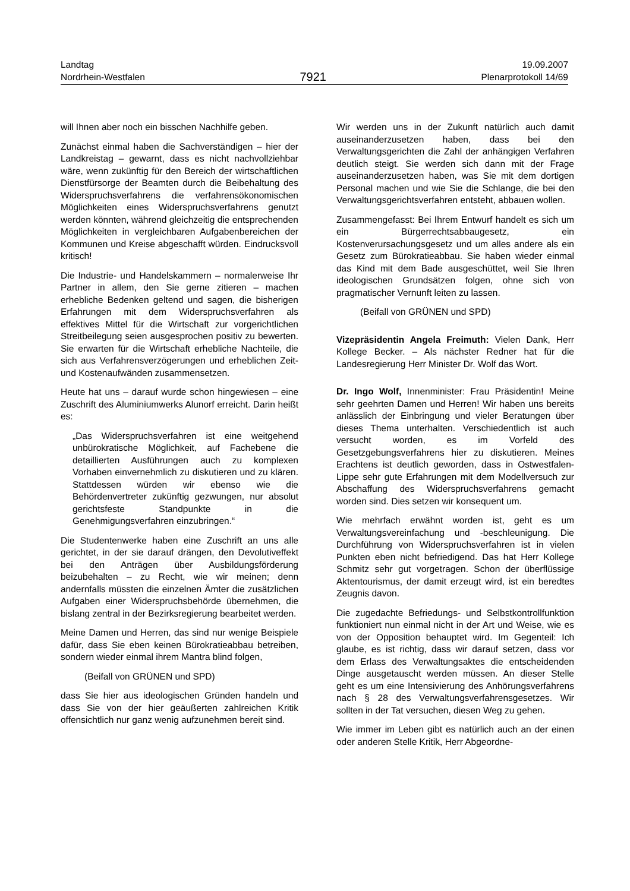Landtag
Nordrhein-Westfalen
7921
19.09.2007
Plenarprotokoll 14/69
will Ihnen aber noch ein bisschen Nachhilfe geben.
Zunächst einmal haben die Sachverständigen – hier der Landkreistag – gewarnt, dass es nicht nachvollziehbar wäre, wenn zukünftig für den Bereich der wirtschaftlichen Dienstfürsorge der Beamten durch die Beibehaltung des Widerspruchsverfahrens die verfahrensökonomischen Möglichkeiten eines Widerspruchsverfahrens genutzt werden könnten, während gleichzeitig die entsprechenden Möglichkeiten in vergleichbaren Aufgabenbereichen der Kommunen und Kreise abgeschafft würden. Eindrucksvoll kritisch!
Die Industrie- und Handelskammern – normalerweise Ihr Partner in allem, den Sie gerne zitieren – machen erhebliche Bedenken geltend und sagen, die bisherigen Erfahrungen mit dem Widerspruchsverfahren als effektives Mittel für die Wirtschaft zur vorgerichtlichen Streitbeilegung seien ausgesprochen positiv zu bewerten. Sie erwarten für die Wirtschaft erhebliche Nachteile, die sich aus Verfahrensverzögerungen und erheblichen Zeit- und Kostenaufwänden zusammensetzen.
Heute hat uns – darauf wurde schon hingewiesen – eine Zuschrift des Aluminiumwerks Alunorf erreicht. Darin heißt es:
„Das Widerspruchsverfahren ist eine weitgehend unbürokratische Möglichkeit, auf Fachebene die detaillierten Ausführungen auch zu komplexen Vorhaben einvernehmlich zu diskutieren und zu klären. Stattdessen würden wir ebenso wie die Behördenvertreter zukünftig gezwungen, nur absolut gerichtsfeste Standpunkte in die Genehmigungsverfahren einzubringen.“
Die Studentenwerke haben eine Zuschrift an uns alle gerichtet, in der sie darauf drängen, den Devolutiveffekt bei den Anträgen über Ausbildungsförderung beizubehalten – zu Recht, wie wir meinen; denn andernfalls müssten die einzelnen Ämter die zusätzlichen Aufgaben einer Widerspruchsbehörde übernehmen, die bislang zentral in der Bezirksregierung bearbeitet werden.
Meine Damen und Herren, das sind nur wenige Beispiele dafür, dass Sie eben keinen Bürokratieabbau betreiben, sondern wieder einmal ihrem Mantra blind folgen,
(Beifall von GRÜNEN und SPD)
dass Sie hier aus ideologischen Gründen handeln und dass Sie von der hier geäußerten zahlreichen Kritik offensichtlich nur ganz wenig aufzunehmen bereit sind.
Wir werden uns in der Zukunft natürlich auch damit auseinanderzusetzen haben, dass bei den Verwaltungsgerichten die Zahl der anhängigen Verfahren deutlich steigt. Sie werden sich dann mit der Frage auseinanderzusetzen haben, was Sie mit dem dortigen Personal machen und wie Sie die Schlange, die bei den Verwaltungsgerichtsverfahren entsteht, abbauen wollen.
Zusammengefasst: Bei Ihrem Entwurf handelt es sich um ein Bürgerrechtsabbaugesetz, ein Kostenverursachungsgesetz und um alles andere als ein Gesetz zum Bürokratieabbau. Sie haben wieder einmal das Kind mit dem Bade ausgeschüttet, weil Sie Ihren ideologischen Grundsätzen folgen, ohne sich von pragmatischer Vernunft leiten zu lassen.
(Beifall von GRÜNEN und SPD)
Vizepräsidentin Angela Freimuth: Vielen Dank, Herr Kollege Becker. – Als nächster Redner hat für die Landesregierung Herr Minister Dr. Wolf das Wort.
Dr. Ingo Wolf, Innenminister: Frau Präsidentin! Meine sehr geehrten Damen und Herren! Wir haben uns bereits anlässlich der Einbringung und vieler Beratungen über dieses Thema unterhalten. Verschiedentlich ist auch versucht worden, es im Vorfeld des Gesetzgebungsverfahrens hier zu diskutieren. Meines Erachtens ist deutlich geworden, dass in Ostwestfalen-Lippe sehr gute Erfahrungen mit dem Modellversuch zur Abschaffung des Widerspruchsverfahrens gemacht worden sind. Dies setzen wir konsequent um.
Wie mehrfach erwähnt worden ist, geht es um Verwaltungsvereinfachung und -beschleunigung. Die Durchführung von Widerspruchsverfahren ist in vielen Punkten eben nicht befriedigend. Das hat Herr Kollege Schmitz sehr gut vorgetragen. Schon der überflüssige Aktentourismus, der damit erzeugt wird, ist ein beredtes Zeugnis davon.
Die zugedachte Befriedungs- und Selbstkontrollfunktion funktioniert nun einmal nicht in der Art und Weise, wie es von der Opposition behauptet wird. Im Gegenteil: Ich glaube, es ist richtig, dass wir darauf setzen, dass vor dem Erlass des Verwaltungsaktes die entscheidenden Dinge ausgetauscht werden müssen. An dieser Stelle geht es um eine Intensivierung des Anhörungsverfahrens nach § 28 des Verwaltungsverfahrensgesetzes. Wir sollten in der Tat versuchen, diesen Weg zu gehen.
Wie immer im Leben gibt es natürlich auch an der einen oder anderen Stelle Kritik, Herr Abgeordne-